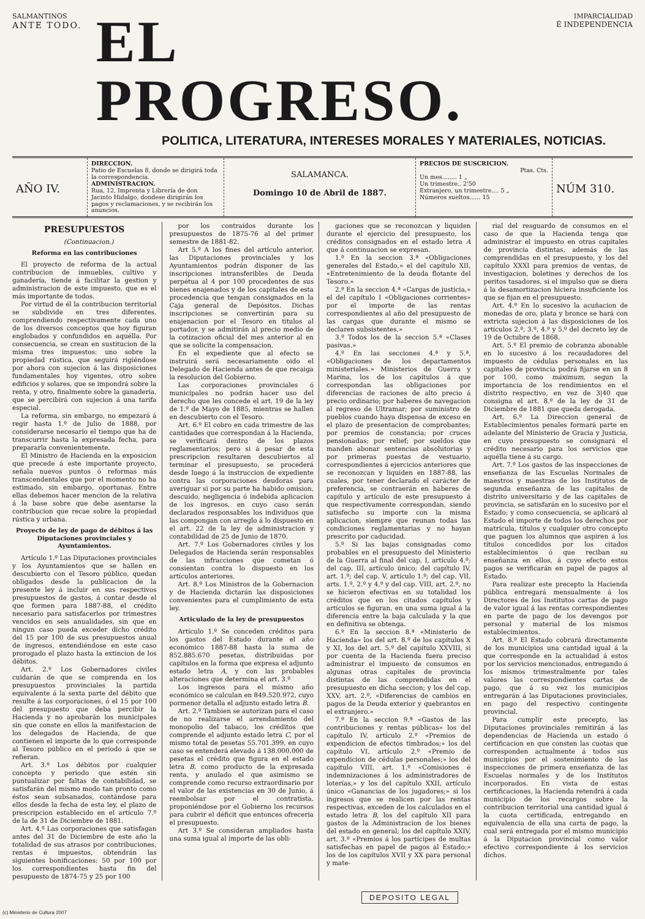SALMANTINOS
ANTE TODO.
EL PROGRESO.
IMPARCIALIDAD
É INDEPENDENCIA
POLITICA, LITERATURA, INTERESES MORALES Y MATERIALES, NOTICIAS.
AÑO IV.
DIRECCION.
Patio de Escuelas 8, donde se dirigirá toda la correspondencia.
ADMINISTRACION.
Rua, 12, Imprenta y Librería de don Jacinto Hidalgo, dondese dirigirán los pagos y reclamaciones, y se recibirán los anuncios.
SALAMANCA.
Domingo 10 de Abril de 1887.
PRECIOS DE SUSCRICION.
Ptas. Cts.
Un mes........ 1 „
Un trimestre.. 2'50
Extranjero, un trimestre.... 5 „
Números sueltos...... 15
NÚM 310.
PRESUPUESTOS
(Continuacion.)
Reforma en las contribuciones
El proyecto de reforma de la actual contribucion de inmuebles, cultivo y ganadería, tiende á facilitar la gestion y administracion de este impuesto, que es el más importante de todos.
Por virtud de él la contribucion territorial se subdivide en tres diferentes, comprendiendo respectivamente cada uno de los diversos conceptos que hoy figuran englobados y confundidos en aquélla. Por consecuencia, se crean en sustitucion de la misma tres impuestos: uno sobre la propiedad rústica, que seguirá rigiéndose por ahora con sujecion á las disposiciones fundamentales hoy vigentes, otro sobre edificios y solares, que se impondrá sobre la renta, y otro, finalmente sobre la ganadería, que se percibirá con sujecion á una tarifa especial.
La reforma, sin embargo, no empezará á regir hasta 1.º de Julio de 1888, por considerarse necesario el tiempo que ha de transcurrir hasta la expresada fecha, para prepararla convenientemente.
El Ministro de Hacienda en la exposicion que precede á este importante proyecto, señala nuevos puntos ó reformas más transcendentales que por el momento no ha estimado, sin embargo, oportunas. Entre ellas debemos hacer mencion de la relativa á la base sobre que debe asentarse la contribucion que recae sobre la propiedad rústica y urbana.
Proyecto de ley de pago de débitos á las Diputaciones provinciales y Ayuntamientos.
Artículo 1.º Las Diputaciones provinciales y los Ayuntamientos que se hallen en descubierto con el Tesoro público, quedan obligados desde la publicacion de la presente ley á incluir en sus respectivos presupuestos de gastos, á contar desde el que formen para 1887-88, el crédito necesario para satisfacerlos por trimestres vencidos en seis anualidades, sin que en ningun caso pueda exceder dicho crédito del 15 por 100 de sus presupuestos anual de ingresos, entendiéndose en este caso prorogado el plazo hasta la extincion de los débitos.
Art. 2.º Los Gobernadores civiles cuidarán de que se comprenda en los presupuestos provinciales la partida equivalente á la sexta parte del débito que resulte á las corporaciones, ó el 15 por 100 del presupuesto que deba percibir la Hacienda y no aprobarán los municipales sin que conste en ellos la manifestacion de los delegados de Hacienda, de que contienen el importe de lo que corresponde al Tesoro público en el período á que se refieran.
Art. 3.º Los débitos por cualquier concepto y periodo que estén sin puntualizar por faltas de contabilidad, se satisfarán del mismo modo tan pronto como éstos sean subsanados, contándose para ellos desde la fecha de esta ley, el plazo de prescripcion establecido en el artículo 7.º de la de 31 de Diciembre de 1881.
Art. 4.º Las corporaciones que satisfagan antes del 31 de Diciembre de este año la totalidad de sus atrasos por contribuciones, rentas é impuestos, obtendrán las siguientes bonificaciones: 50 por 100 por los correspondientes hasta fin del pesupuesto de 1874-75 y 25 por 100
por los contraídos durante los presupuestos de 1875-76 al del primer semestre de 1881-82.
Art 5.º A los fines del artículo anterior, las Diputaciones provinciales y los Ayuntamientos podrán disponer de las inscripciones intransferibles de Deuda perpétua al 4 por 100 procedentes de sus bienes enajenados y de los capitales de esta procedencia que tengan consignados en la Caja general de Depósitos. Dichas inscripciones se convertirán para su enajenacion por el Tesoro en títulos al portador, y se admitirán al precio medio de la cotizacion oficial del mes anterior al en que se solicite la compensacion.
En el expediente que al efecto se instruirá será necesariamente oido el Delegado de Hacienda antes de que recaiga la resolucion del Gobierno.
Las corporaciones provinciales ó municipales no podrán hacer uso del derecho que les concede el art. 19 de la ley de 1.º de Mayo de 1885, mientras se hallen en descubierto con el Tesoro.
Art. 6.º El cobro en cada trimestre de las cantidades que correspondan á la Hacienda, se verificará dentro de los plazos reglamentarios; pero si á pesar de esta prescripcion resultaren descubiertos al terminar el presupuesto, se procederá desde luego á la instruccion de expediente contra las corporaciones deudoras para averiguar si por su parte ha habido omision, descuido, negligencia ó indebida aplicacion de los ingresos, en cuyo caso serán declarados responsables los individuos que las compongan con arreglo á lo dispuesto en el art. 22 de la ley de administracion y contabilidad de 25 de Junio de 1870.
Art. 7.º Los Gobernadores civiles y los Delegados de Hacienda serán responsables de las infracciones que cometan ó consientan contra lo dispuesto en los artículos anteriores.
Art. 8.º Los Ministros de la Gobernacion y de Hacienda dictarán las disposiciones convenientes para el cumplimiento de esta ley.
Articulado de la ley de presupuestos
Artículo 1.º Se conceden créditos para los gastos del Estado durante el año económico 1887-88 hasta la suma de 852.885.670 pesetas, distribuidas por capítulos en la forma que expresa el adjunto estado letra A, y con las probables alteraciones que determina el art. 3.º
Los ingresos para el mismo año económico se calculan en 849.520.972, cuyo pormenor detalla el adjunto estado letra B.
Art. 2.º Tambien se autorizan para el caso de no realizarse el arrendamiento del monopolio del tabaco, los créditos que comprende el adjunto estado letra C, por el mismo total de pesetas 55.701.399, en cuyo caso se entenderá elevado á 138.000.000 de pesetas el crédito que figura en el estado letra B, como producto de la expresada renta, y anulado el que asimismo se comprende como recurso extraordinario por el valor de las existencias en 30 de Junio, á reembolsar por el contratista, proponiéndose por el Gobierno los recursos para cubrir el déficit que entonces ofreceria el presupuesto.
Art 3.º Se consideran ampliados hasta una suma igual al importe de las obli-
gaciones que se reconozcan y liquiden durante el ejercicio del presupuesto, los créditos consignados en el estado letra A que á continuacion se expresan.
1.º En la seccion 3.ª «Obligaciones generales del Estado,» el del capítulo XII, «Entretenimiento de la deuda flotante del Tesoro.»
2.º En la seccion 4.ª «Cargas de justicia,» el del capítulo I «Obligaciones corrientes» por el importe de las rentas correspondientes al año del presupuesto de las cargas que durante el mismo se declaren subsistentes.»
3.º Todos los de la seccion 5.ª «Clases pasivas.»
4.º En las secciones 4.ª y 5.ª, «Obligaciones de los departamentos ministeriales.» Ministerios de Guerra y Marina, los de los capítulos á que correspondan las obligaciones por diferencias de raciones de alto precio á precio ordinario; por haberes de navegacion al regreso de Ultramar; por suministro de pueblos cuando haya dispensa de exceso en el plazo de presentacion de comprobantes; por premios de constancia; por cruces pensionadas; por relief; por sueldos que manden abonar sentencias absolutorias y por primeras puestas de vestuario, correspondientes á ejercicios anteriores que se reconozcan y liquiden en 1887-88, las cuales, por tener declarado el carácter de preferencia, se contraerán en haberes de capítulo y artículo de este presupuesto á que respectivamente correspondan, siendo satisfecho su importe con la misma aplicacion, siempre que reunan todas las condiciones reglamentarias y no hayan prescrito por caducidad.
5.º Si las bajas consignadas como probables en el presupuesto del Ministerio de la Guerra al final del cap. I, artículo 4.º; del cap. III, artículo único; del capítulo IV, art. 1.º; del cap. V, artículo 1.º; del cap. VII, arts. 1.º, 2.º y 4.º y del cap. VIII, art. 2.º, no se hicieron efectivas en su totalidad los créditos que en los citados capítulos y artículos se figuran, en una suma igual á la diferencia entre la baja calculada y la que en definitiva se obtenga.
6.º En la seccion 8.ª «Ministerio de Hacienda» los del art. 8.º de los capítulos X y XI, los del art. 5.º del capítulo XXVIII, si por cuenta de la Hacienda fuera preciso administrar el impuesto de consumos en algunas otras capitales de provincia distintas de las comprendidas en el presupuesto en dicha seccion; y los del cap. XXV, art. 2.º, «Diferencias de cambios en pagos de la Deuda exterior y quebrantos en el extranjero.»
7.º En la seccion 9.ª «Gastos de las contribuciones y rentas públicas» los del capítulo IV, artículo 2.º «Premios de expendicion de efectos timbrados;» los del capítulo VI, artículo 2.º «Premio de expendicion de cédulas personales;» los del capítulo VIII, art. 1.º «Comisiones é indemnizaciones á los administradores de loterías,» y los del capítulo XXII, artículo único «Ganancias de los jugadores;» si los ingresos que se realicen por las rentas respectivas, exceden de los calculados en el estado letra B, los del capítulo XII para gastos de la Administracion de los bienes del estado en general; los del capítulo XXIV, art. 3.º «Premios á los partícipes de multas satisfechas en papel de pagos al Estado;» los de los capítulos XVII y XX para personal y mate-
rial del resguardo de consumos en el caso de que la Hacienda tenga que administrar el impuesto en otras capitales de provincia distintas, además de las comprendidas en el presupuesto, y los del capítulo XXXI para premios de ventas, de investigacion, boletines y derechos de los peritos tasadores, si el impulso que se diera á la desamortizacion hiciera insuficiente los que se fijan en el presupuesto.
Art. 4.º En lo sucesivo la acuñacion de monedas de oro, plata y bronce se hará con extricta sujecion á las disposiciones de los artículos 2.º, 3.º, 4.º y 5.º del decreto ley de 19 de Octubre de 1868.
Art. 5.º El premio de cobranza abonable en lo sucesivo á los recaudadores del impuesto de cédulas personales en las capitales de provincia podrá fijarse en un 8 por 100, como máximum, segun la importancia de los rendimientos en el distrito respectivo, en vez de 3|40 que consigna el art. 8.º de la ley de 31 de Diciembre de 1881 que queda derogada.
Art. 6.º La Direccion general de Establecimientos penales formará parte en adelante del Ministerio de Gracia y Justicia, en cuyo presupuesto se consignará el crédito necesario para los servicios que aquélla tiene á su cargo.
Art. 7.º Los gastos de las inspecciones de enseñanza de las Escuelas Normales de maestros y maestras de los Institutos de segunda enseñanza de las capitales de distrito universitario y de las capitales de provincia, se satisfarán en lo sucesivo por el Estado; y como consecuencia, se aplicará al Estado el importe de todos los derechos por matrícula, títulos y cualquier otro concepto que paguen los alumnos que aspiren á los títulos concedidos por los citados establecimientos ó que reciban su enseñanza en ellos, á cuyo efecto estos pagos se verificarán en papel de pagos al Estado.
Para realizar este precepto la Hacienda pública entregará mensualmente á los Directores de los Institutos cartas de pago de valor igual á las rentas correspondientes en parte de pago de los devengos por personal y material de los mismos establecimientos.
Art. 8.º El Estado cobrará directamente de los municipios una cantidad igual á la que corresponde en la actualidad á estos por los servicios mencionados, entregando á los mismos trimestralmente por tales valores las correspondientes cartas de pago, que á su vez los municipios entregarán á las Diputaciones provinciales, en pago del respectivo contingente provincial.
Para cumplir este precepto, las Diputaciones provinciales remitirán á las dependencias de Hacienda un estado ó certificacion en que consten las cuotas que corresponden actualmente á todos sus municipios por el sostenimiento de las inspecciones de primera enseñanza de las Escuelas normales y de los Institutos incorporados. En vista de estas certificaciones, la Hacienda retendrá á cada municipio de los recargos sobre la contribucion territorial una cantidad igual á la cuota certificada, entregando en equivalencia de ella una carta de pago, la cual será entregada por el mismo municipio á la Diputacion provincial como valor efectivo correspondiente á los servicios dichos.
DEPOSITO LEGAL
(c) Ministerio de Cultura 2007